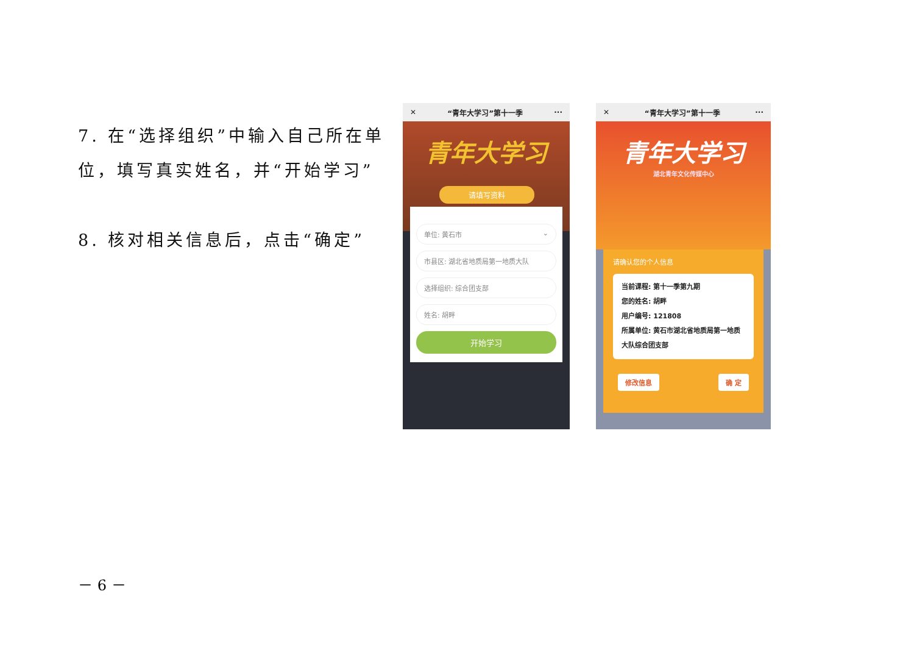7. 在“选择组织”中输入自己所在单位，填写真实姓名，并“开始学习”
8. 核对相关信息后，点击“确定”
✕ “青年大学习”第十一季 ···
青年大学习
请填写资料
单位: 黄石市 ⌄
市县区: 湖北省地质局第一地质大队
选择组织: 综合团支部
姓名: 胡畔
开始学习
✕ “青年大学习”第十一季 ···
青年大学习
湖北青年文化传媒中心
请确认您的个人信息
当前课程: 第十一季第九期
您的姓名: 胡畔
用户编号: 121808
所属单位: 黄石市湖北省地质局第一地质大队综合团支部
修改信息 确 定
－ 6 －